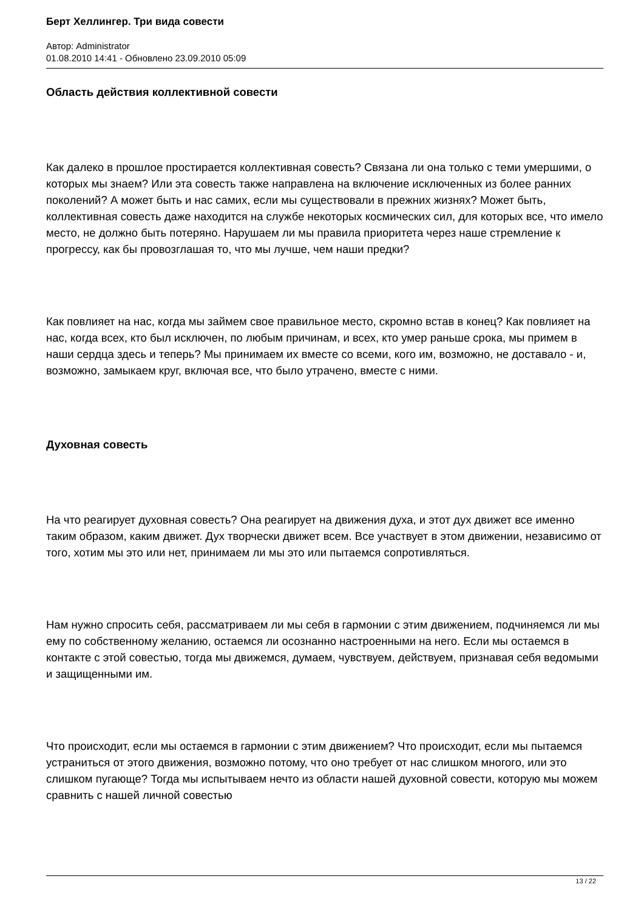Берт Хеллингер. Три вида совести
Автор: Administrator
01.08.2010 14:41 - Обновлено 23.09.2010 05:09
Область действия коллективной совести
Как далеко в прошлое простирается коллективная совесть? Связана ли она только с теми умершими, о которых мы знаем? Или эта совесть также направлена на включение исключенных из более ранних поколений? А может быть и нас самих, если мы существовали в прежних жизнях? Может быть, коллективная совесть даже находится на службе некоторых космических сил, для которых все, что имело место, не должно быть потеряно. Нарушаем ли мы правила приоритета через наше стремление к прогрессу, как бы провозглашая то, что мы лучше, чем наши предки?
Как повлияет на нас, когда мы займем свое правильное место, скромно встав в конец? Как повлияет на нас, когда всех, кто был исключен, по любым причинам, и всех, кто умер раньше срока, мы примем в наши сердца здесь и теперь? Мы принимаем их вместе со всеми, кого им, возможно, не доставало - и, возможно, замыкаем круг, включая все, что было утрачено, вместе с ними.
Духовная совесть
На что реагирует духовная совесть? Она реагирует на движения духа, и этот дух движет все именно таким образом, каким движет. Дух творчески движет всем. Все участвует в этом движении, независимо от того, хотим мы это или нет, принимаем ли мы это или пытаемся сопротивляться.
Нам нужно спросить себя, рассматриваем ли мы себя в гармонии с этим движением, подчиняемся ли мы ему по собственному желанию, остаемся ли осознанно настроенными на него. Если мы остаемся в контакте с этой совестью, тогда мы движемся, думаем, чувствуем, действуем, признавая себя ведомыми и защищенными им.
Что происходит, если мы остаемся в гармонии с этим движением? Что происходит, если мы пытаемся устраниться от этого движения, возможно потому, что оно требует от нас слишком многого, или это слишком пугающе? Тогда мы испытываем нечто из области нашей духовной совести, которую мы можем сравнить с нашей личной совестью
13 / 22